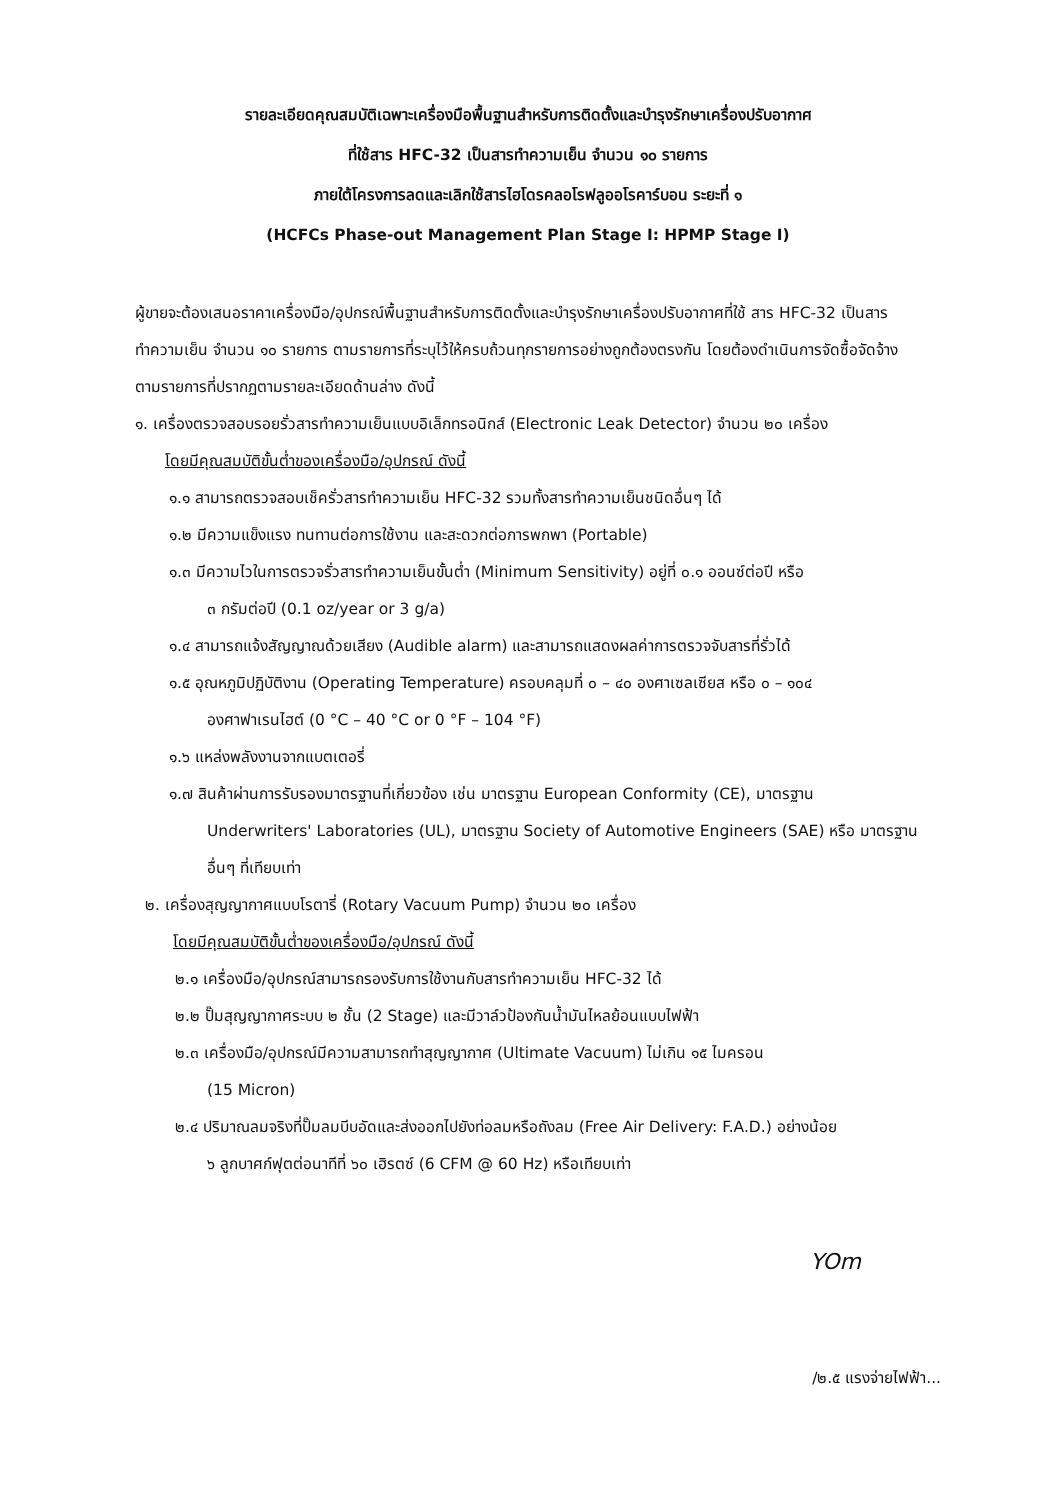รายละเอียดคุณสมบัติเฉพาะเครื่องมือพื้นฐานสำหรับการติดตั้งและบำรุงรักษาเครื่องปรับอากาศ
ที่ใช้สาร HFC-32 เป็นสารทำความเย็น จำนวน ๑๐ รายการ
ภายใต้โครงการลดและเลิกใช้สารไฮโดรคลอโรฟลูออโรคาร์บอน ระยะที่ ๑
(HCFCs Phase-out Management Plan Stage I: HPMP Stage I)
ผู้ขายจะต้องเสนอราคาเครื่องมือ/อุปกรณ์พื้นฐานสำหรับการติดตั้งและบำรุงรักษาเครื่องปรับอากาศที่ใช้ สาร HFC-32 เป็นสารทำความเย็น จำนวน ๑๐ รายการ ตามรายการที่ระบุไว้ให้ครบถ้วนทุกรายการอย่างถูกต้องตรงกัน โดยต้องดำเนินการจัดซื้อจัดจ้าง ตามรายการที่ปรากฏตามรายละเอียดด้านล่าง ดังนี้
๑. เครื่องตรวจสอบรอยรั่วสารทำความเย็นแบบอิเล็กทรอนิกส์ (Electronic Leak Detector) จำนวน ๒๐ เครื่อง
โดยมีคุณสมบัติขั้นต่ำของเครื่องมือ/อุปกรณ์ ดังนี้
๑.๑ สามารถตรวจสอบเช็ครั่วสารทำความเย็น HFC-32 รวมทั้งสารทำความเย็นชนิดอื่นๆ ได้
๑.๒ มีความแข็งแรง ทนทานต่อการใช้งาน และสะดวกต่อการพกพา (Portable)
๑.๓ มีความไวในการตรวจรั่วสารทำความเย็นขั้นต่ำ (Minimum Sensitivity) อยู่ที่ ๐.๑ ออนซ์ต่อปี หรือ
๓ กรัมต่อปี (0.1 oz/year or 3 g/a)
๑.๔ สามารถแจ้งสัญญาณด้วยเสียง (Audible alarm) และสามารถแสดงผลค่าการตรวจจับสารที่รั่วได้
๑.๕ อุณหภูมิปฏิบัติงาน (Operating Temperature) ครอบคลุมที่ ๐ – ๔๐ องศาเซลเซียส หรือ ๐ – ๑๐๔
องศาฟาเรนไฮต์ (0 °C – 40 °C or 0 °F – 104 °F)
๑.๖ แหล่งพลังงานจากแบตเตอรี่
๑.๗ สินค้าผ่านการรับรองมาตรฐานที่เกี่ยวข้อง เช่น มาตรฐาน European Conformity (CE), มาตรฐาน
Underwriters' Laboratories (UL), มาตรฐาน Society of Automotive Engineers (SAE) หรือ มาตรฐานอื่นๆ ที่เทียบเท่า
๒. เครื่องสุญญากาศแบบโรตารี่ (Rotary Vacuum Pump) จำนวน ๒๐ เครื่อง
โดยมีคุณสมบัติขั้นต่ำของเครื่องมือ/อุปกรณ์ ดังนี้
๒.๑ เครื่องมือ/อุปกรณ์สามารถรองรับการใช้งานกับสารทำความเย็น HFC-32 ได้
๒.๒ ปั๊มสุญญากาศระบบ ๒ ชั้น (2 Stage) และมีวาล์วป้องกันน้ำมันไหลย้อนแบบไฟฟ้า
๒.๓ เครื่องมือ/อุปกรณ์มีความสามารถทำสุญญากาศ (Ultimate Vacuum) ไม่เกิน ๑๕ ไมครอน
(15 Micron)
๒.๔ ปริมาณลมจริงที่ปั๊มลมบีบอัดและส่งออกไปยังท่อลมหรือถังลม (Free Air Delivery: F.A.D.) อย่างน้อย
๖ ลูกบาศก์ฟุตต่อนาทีที่ ๖๐ เฮิรตซ์ (6 CFM @ 60 Hz) หรือเทียบเท่า
YOm
/๒.๕ แรงจ่ายไฟฟ้า...